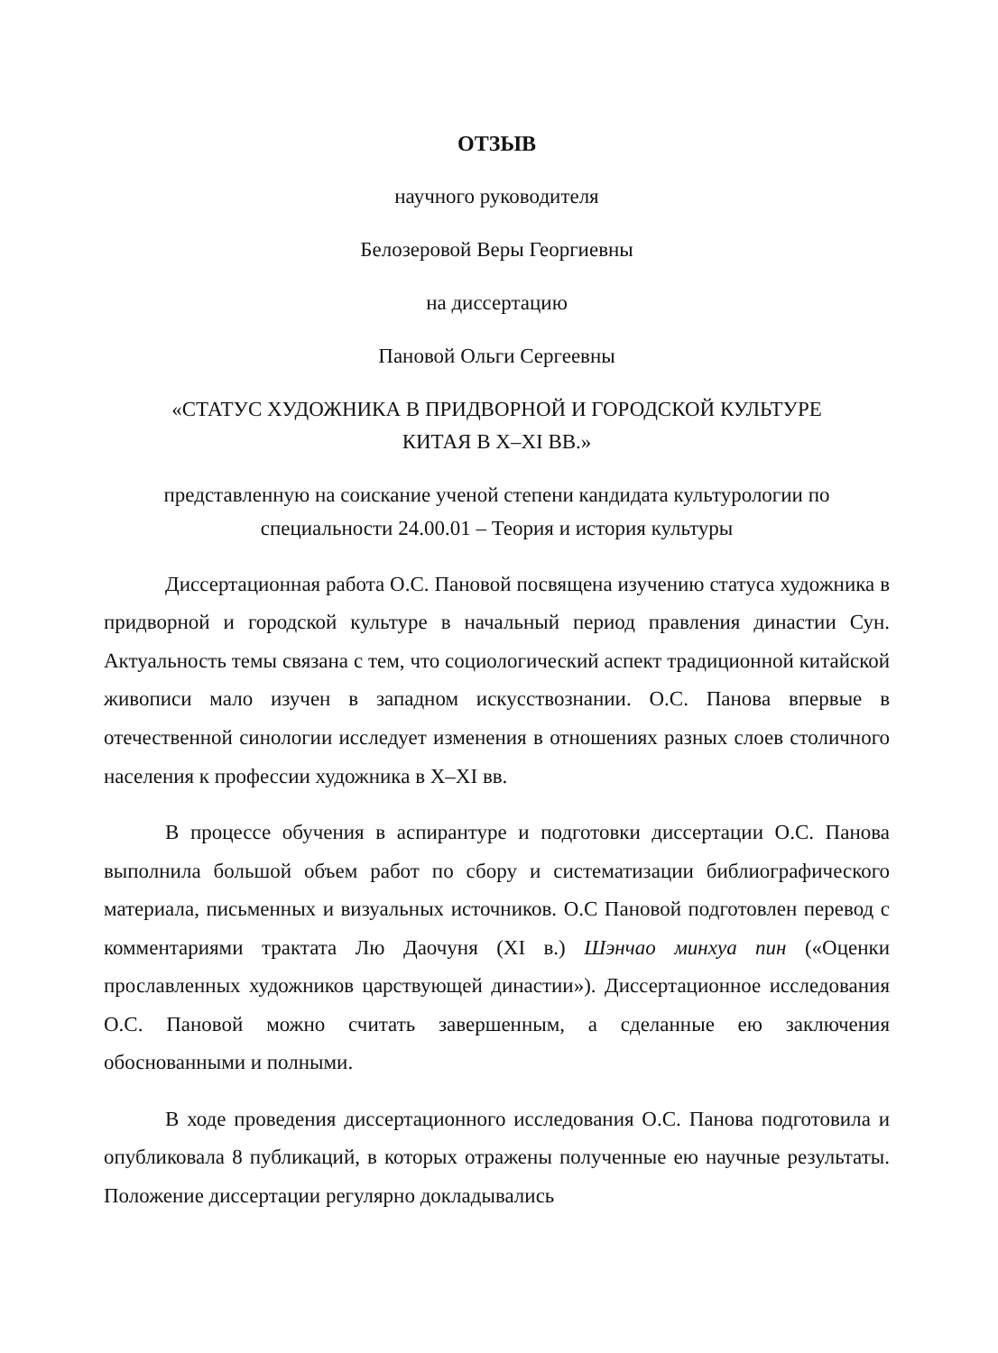ОТЗЫВ
научного руководителя
Белозеровой Веры Георгиевны
на диссертацию
Пановой Ольги Сергеевны
«СТАТУС ХУДОЖНИКА В ПРИДВОРНОЙ И ГОРОДСКОЙ КУЛЬТУРЕ
КИТАЯ В X–XI ВВ.»
представленную на соискание ученой степени кандидата культурологии по специальности 24.00.01 – Теория и история культуры
Диссертационная работа О.С. Пановой посвящена изучению статуса художника в придворной и городской культуре в начальный период правления династии Сун. Актуальность темы связана с тем, что социологический аспект традиционной китайской живописи мало изучен в западном искусствознании. О.С. Панова впервые в отечественной синологии исследует изменения в отношениях разных слоев столичного населения к профессии художника в X–XI вв.
В процессе обучения в аспирантуре и подготовки диссертации О.С. Панова выполнила большой объем работ по сбору и систематизации библиографического материала, письменных и визуальных источников. О.С Пановой подготовлен перевод с комментариями трактата Лю Даочуня (XI в.) Шэнчао минхуа пин («Оценки прославленных художников царствующей династии»). Диссертационное исследования О.С. Пановой можно считать завершенным, а сделанные ею заключения обоснованными и полными.
В ходе проведения диссертационного исследования О.С. Панова подготовила и опубликовала 8 публикаций, в которых отражены полученные ею научные результаты. Положение диссертации регулярно докладывались